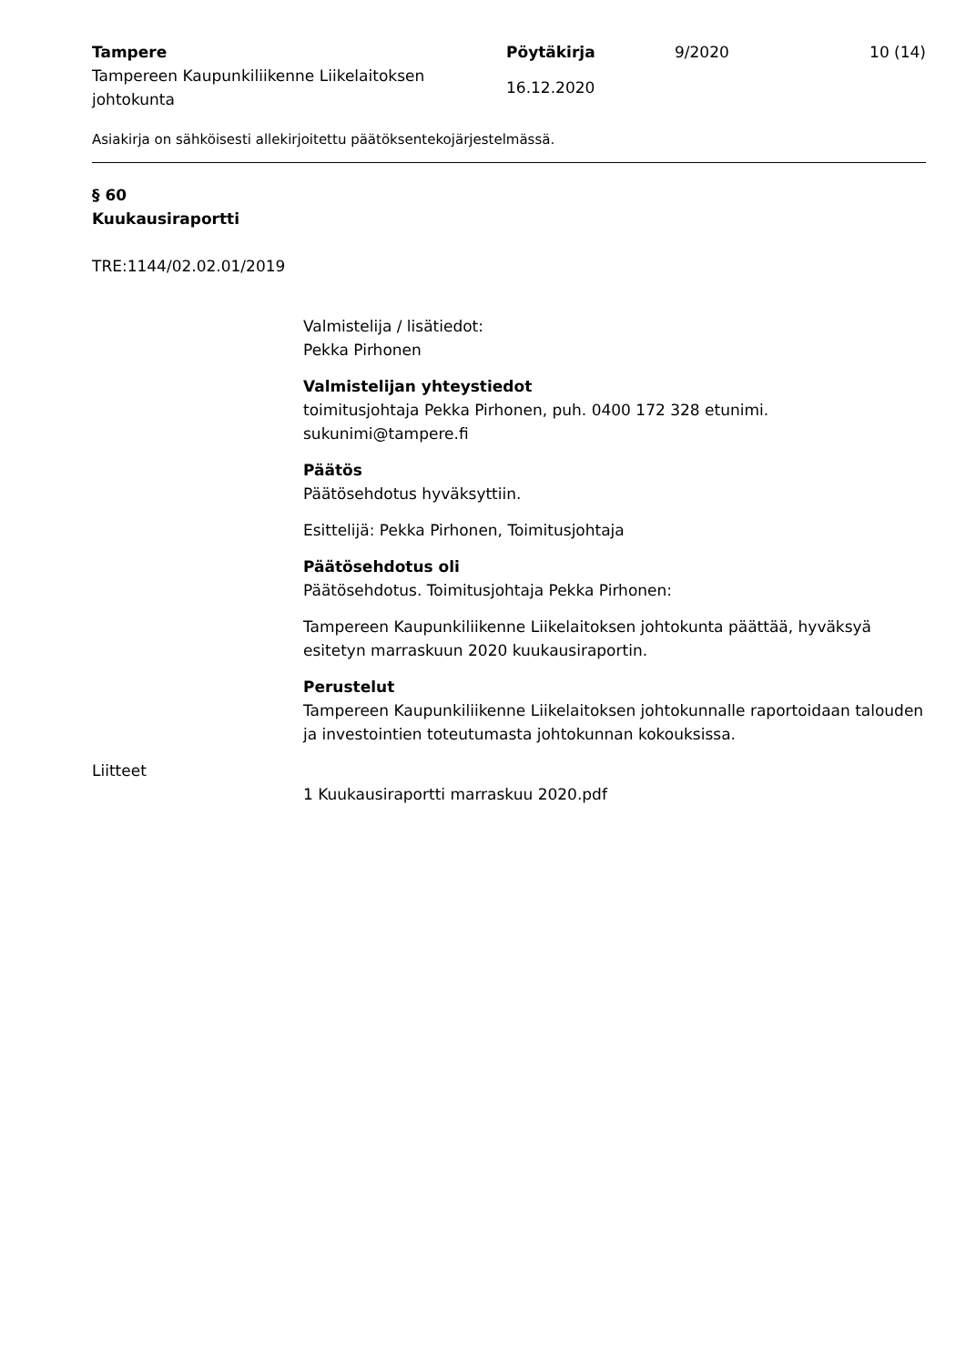Tampere
Tampereen Kaupunkiliikenne Liikelaitoksen johtokunta
Pöytäkirja
16.12.2020
9/2020 10 (14)
Asiakirja on sähköisesti allekirjoitettu päätöksentekojärjestelmässä.
§ 60
Kuukausiraportti
TRE:1144/02.02.01/2019
Valmistelija / lisätiedot:
Pekka Pirhonen
Valmistelijan yhteystiedot
toimitusjohtaja Pekka Pirhonen, puh. 0400 172 328 etunimi. sukunimi@tampere.fi
Päätös
Päätösehdotus hyväksyttiin.
Esittelijä: Pekka Pirhonen, Toimitusjohtaja
Päätösehdotus oli
Päätösehdotus. Toimitusjohtaja Pekka Pirhonen:
Tampereen Kaupunkiliikenne Liikelaitoksen johtokunta päättää, hyväksyä esitetyn marraskuun 2020 kuukausiraportin.
Perustelut
Tampereen Kaupunkiliikenne Liikelaitoksen johtokunnalle raportoidaan talouden ja investointien toteutumasta johtokunnan kokouksissa.
Liitteet
1 Kuukausiraportti marraskuu 2020.pdf